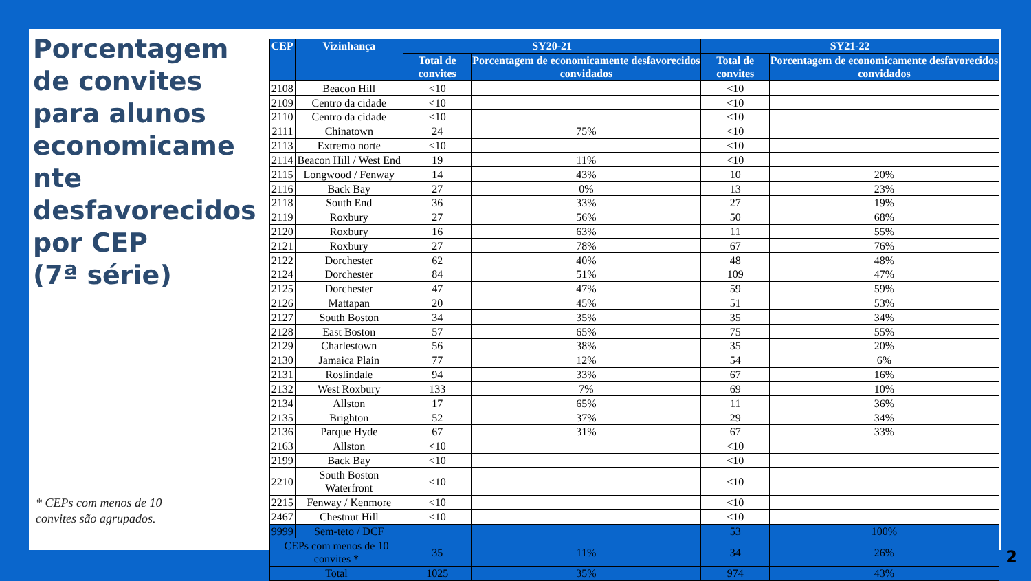Porcentagem de convites para alunos economicame nte desfavorecidos por CEP
(7ª série)
* CEPs com menos de 10
convites são agrupados.
| CEP | Vizinhança | SY20-21 | | SY21-22 | |
| --- | --- | --- | --- | --- | --- |
| | | Total de convites | Porcentagem de economicamente desfavorecidos convidados | Total de convites | Porcentagem de economicamente desfavorecidos convidados |
| 2108 | Beacon Hill | <10 | | <10 | |
| 2109 | Centro da cidade | <10 | | <10 | |
| 2110 | Centro da cidade | <10 | | <10 | |
| 2111 | Chinatown | 24 | 75% | <10 | |
| 2113 | Extremo norte | <10 | | <10 | |
| 2114 | Beacon Hill / West End | 19 | 11% | <10 | |
| 2115 | Longwood / Fenway | 14 | 43% | 10 | 20% |
| 2116 | Back Bay | 27 | 0% | 13 | 23% |
| 2118 | South End | 36 | 33% | 27 | 19% |
| 2119 | Roxbury | 27 | 56% | 50 | 68% |
| 2120 | Roxbury | 16 | 63% | 11 | 55% |
| 2121 | Roxbury | 27 | 78% | 67 | 76% |
| 2122 | Dorchester | 62 | 40% | 48 | 48% |
| 2124 | Dorchester | 84 | 51% | 109 | 47% |
| 2125 | Dorchester | 47 | 47% | 59 | 59% |
| 2126 | Mattapan | 20 | 45% | 51 | 53% |
| 2127 | South Boston | 34 | 35% | 35 | 34% |
| 2128 | East Boston | 57 | 65% | 75 | 55% |
| 2129 | Charlestown | 56 | 38% | 35 | 20% |
| 2130 | Jamaica Plain | 77 | 12% | 54 | 6% |
| 2131 | Roslindale | 94 | 33% | 67 | 16% |
| 2132 | West Roxbury | 133 | 7% | 69 | 10% |
| 2134 | Allston | 17 | 65% | 11 | 36% |
| 2135 | Brighton | 52 | 37% | 29 | 34% |
| 2136 | Parque Hyde | 67 | 31% | 67 | 33% |
| 2163 | Allston | <10 | | <10 | |
| 2199 | Back Bay | <10 | | <10 | |
| 2210 | South Boston Waterfront | <10 | | <10 | |
| 2215 | Fenway / Kenmore | <10 | | <10 | |
| 2467 | Chestnut Hill | <10 | | <10 | |
| 9999 | Sem-teto / DCF | | | 53 | 100% |
| CEPs com menos de 10 convites * | | 35 | 11% | 34 | 26% |
| Total | | 1025 | 35% | 974 | 43% |
2